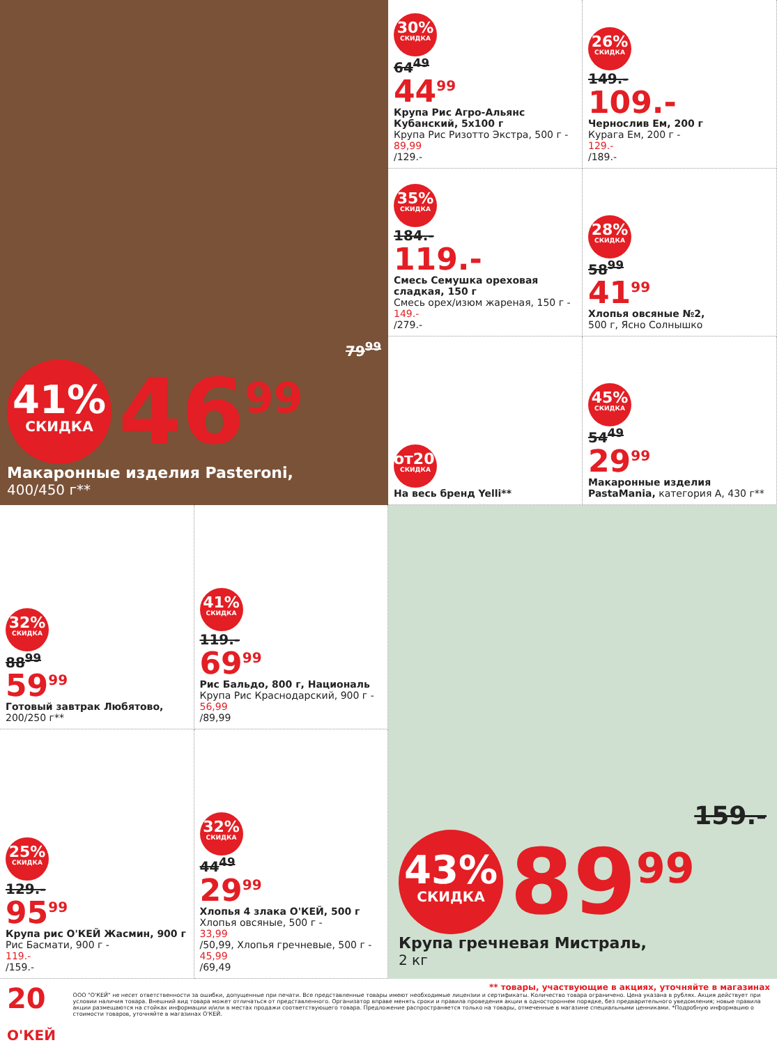79<sup>99</sup>
41%
СКИДКА
46<sup>99</sup>
Макаронные изделия Pasteroni,
400/450 г**
30%
СКИДКА
64<sup>49</sup>
44<sup>99</sup>
Крупа Рис Агро-Альянс Кубанский, 5х100 г
Крупа Рис Ризотто Экстра, 500 г -
89,99
/129.-
26%
СКИДКА
149.-
109.-
Чернослив Ем, 200 г
Курага Ем, 200 г -
129.-
/189.-
35%
СКИДКА
184.-
119.-
Смесь Семушка ореховая сладкая, 150 г
Смесь орех/изюм жареная, 150 г -
149.-
/279.-
28%
СКИДКА
58<sup>99</sup>
41<sup>99</sup>
Хлопья овсяные №2,
500 г, Ясно Солнышко
от20%
СКИДКА
На весь бренд Yelli**
45%
СКИДКА
54<sup>49</sup>
29<sup>99</sup>
Макаронные изделия PastaMania, категория А, 430 г**
32%
СКИДКА
88<sup>99</sup>
59<sup>99</sup>
Готовый завтрак Любятово,
200/250 г**
41%
СКИДКА
119.-
69<sup>99</sup>
Рис Бальдо, 800 г, Националь
Крупа Рис Краснодарский, 900 г -
56,99
/89,99
25%
СКИДКА
129.-
95<sup>99</sup>
Крупа рис О'КЕЙ Жасмин, 900 г
Рис Басмати, 900 г -
119.-
/159.-
32%
СКИДКА
44<sup>49</sup>
29<sup>99</sup>
Хлопья 4 злака О'КЕЙ, 500 г
Хлопья овсяные, 500 г -
33,99
/50,99, Хлопья гречневые, 500 г -
45,99
/69,49
159.-
43%
СКИДКА
89<sup>99</sup>
Крупа гречневая Мистраль,
2 кг
20 О'КЕЙ
** товары, участвующие в акциях, уточняйте в магазинах
ООО "О'КЕЙ" не несет ответственности за ошибки, допущенные при печати. Все представленные товары имеют необходимые лицензии и сертификаты. Количество товара ограничено. Цена указана в рублях. Акция действует при условии наличия товара. Внешний вид товара может отличаться от представленного. Организатор вправе менять сроки и правила проведения акции в одностороннем порядке, без предварительного уведомления; новые правила акции размещаются на стойках информации и/или в местах продажи соответствующего товара. Предложение распространяется только на товары, отмеченные в магазине специальными ценниками. *Подробную информацию о стоимости товаров, уточняйте в магазинах О'КЕЙ.